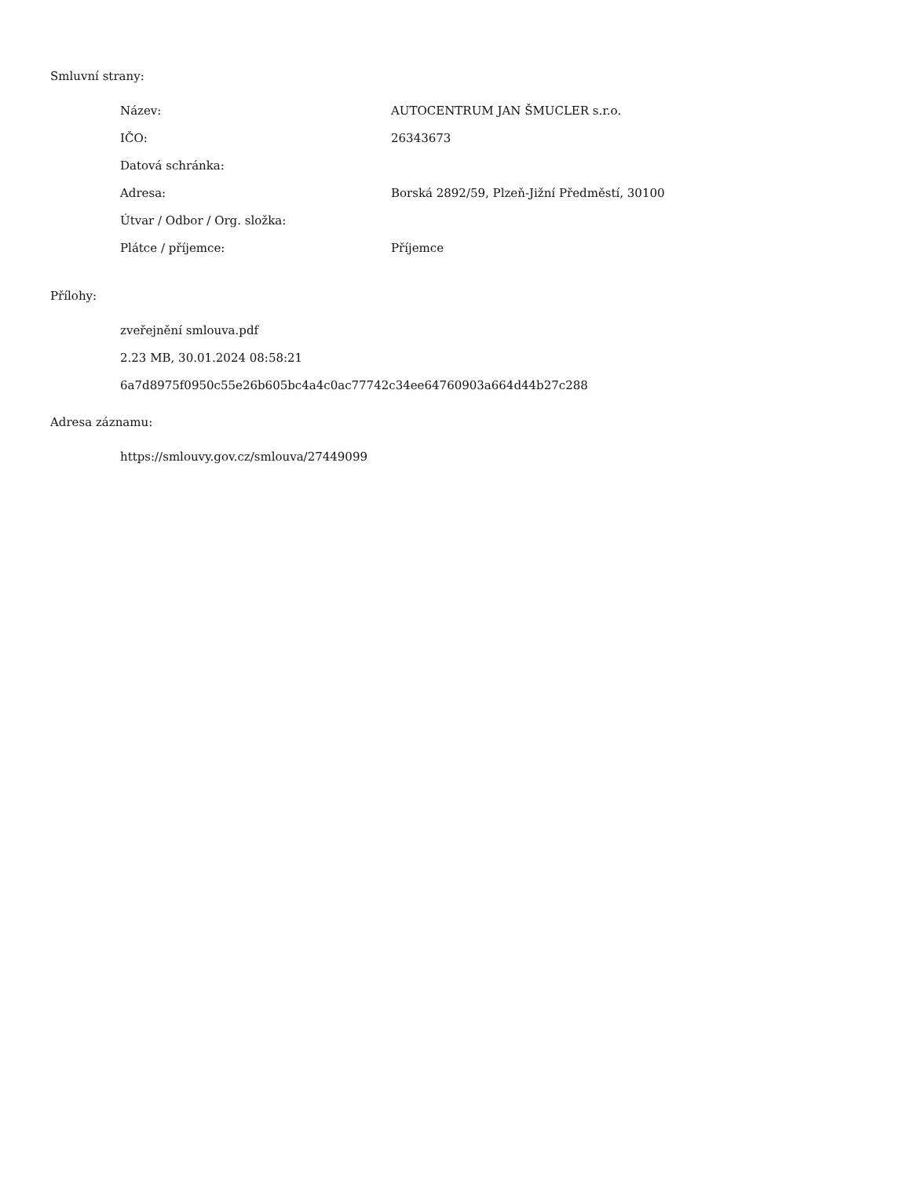Smluvní strany:
| Název: | AUTOCENTRUM JAN ŠMUCLER s.r.o. |
| IČO: | 26343673 |
| Datová schránka: | |
| Adresa: | Borská 2892/59, Plzeň-Jižní Předměstí, 30100 |
| Útvar / Odbor / Org. složka: | |
| Plátce / příjemce: | Příjemce |
Přílohy:
zveřejnění smlouva.pdf
2.23 MB, 30.01.2024 08:58:21
6a7d8975f0950c55e26b605bc4a4c0ac77742c34ee64760903a664d44b27c288
Adresa záznamu:
https://smlouvy.gov.cz/smlouva/27449099